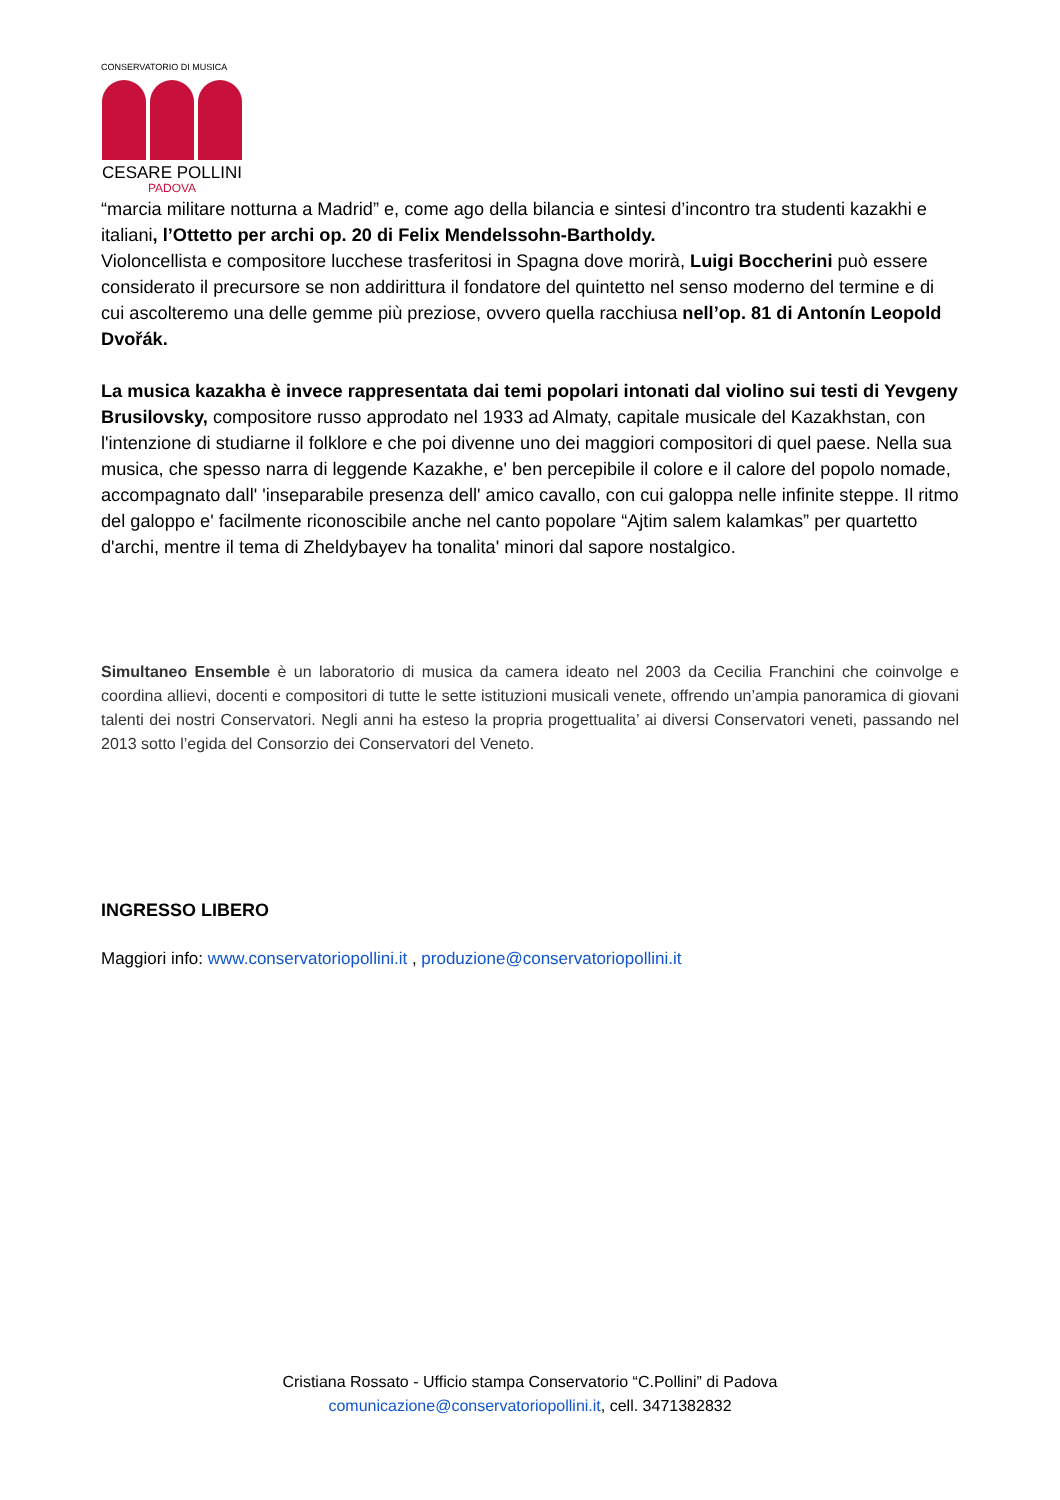CONSERVATORIO DI MUSICA
CESARE POLLINI
PADOVA
“marcia militare notturna a Madrid” e, come ago della bilancia e sintesi d’incontro tra studenti kazakhi e italiani, l’Ottetto per archi op. 20 di Felix Mendelssohn-Bartholdy.
Violoncellista e compositore lucchese trasferitosi in Spagna dove morirà, Luigi Boccherini può essere considerato il precursore se non addirittura il fondatore del quintetto nel senso moderno del termine e di cui ascolteremo una delle gemme più preziose, ovvero quella racchiusa nell’op. 81 di Antonín Leopold Dvořák.
La musica kazakha è invece rappresentata dai temi popolari intonati dal violino sui testi di Yevgeny Brusilovsky, compositore russo approdato nel 1933 ad Almaty, capitale musicale del Kazakhstan, con l'intenzione di studiarne il folklore e che poi divenne uno dei maggiori compositori di quel paese. Nella sua musica, che spesso narra di leggende Kazakhe, e' ben percepibile il colore e il calore del popolo nomade, accompagnato dall' 'inseparabile presenza dell' amico cavallo, con cui galoppa nelle infinite steppe. Il ritmo del galoppo e' facilmente riconoscibile anche nel canto popolare “Ajtim salem kalamkas” per quartetto d'archi, mentre il tema di Zheldybayev ha tonalita' minori dal sapore nostalgico.
Simultaneo Ensemble è un laboratorio di musica da camera ideato nel 2003 da Cecilia Franchini che coinvolge e coordina allievi, docenti e compositori di tutte le sette istituzioni musicali venete, offrendo un’ampia panoramica di giovani talenti dei nostri Conservatori. Negli anni ha esteso la propria progettualita’ ai diversi Conservatori veneti, passando nel 2013 sotto l’egida del Consorzio dei Conservatori del Veneto.
INGRESSO LIBERO
Maggiori info: www.conservatoriopollini.it , produzione@conservatoriopollini.it
Cristiana Rossato - Ufficio stampa Conservatorio “C.Pollini” di Padova
comunicazione@conservatoriopollini.it, cell. 3471382832